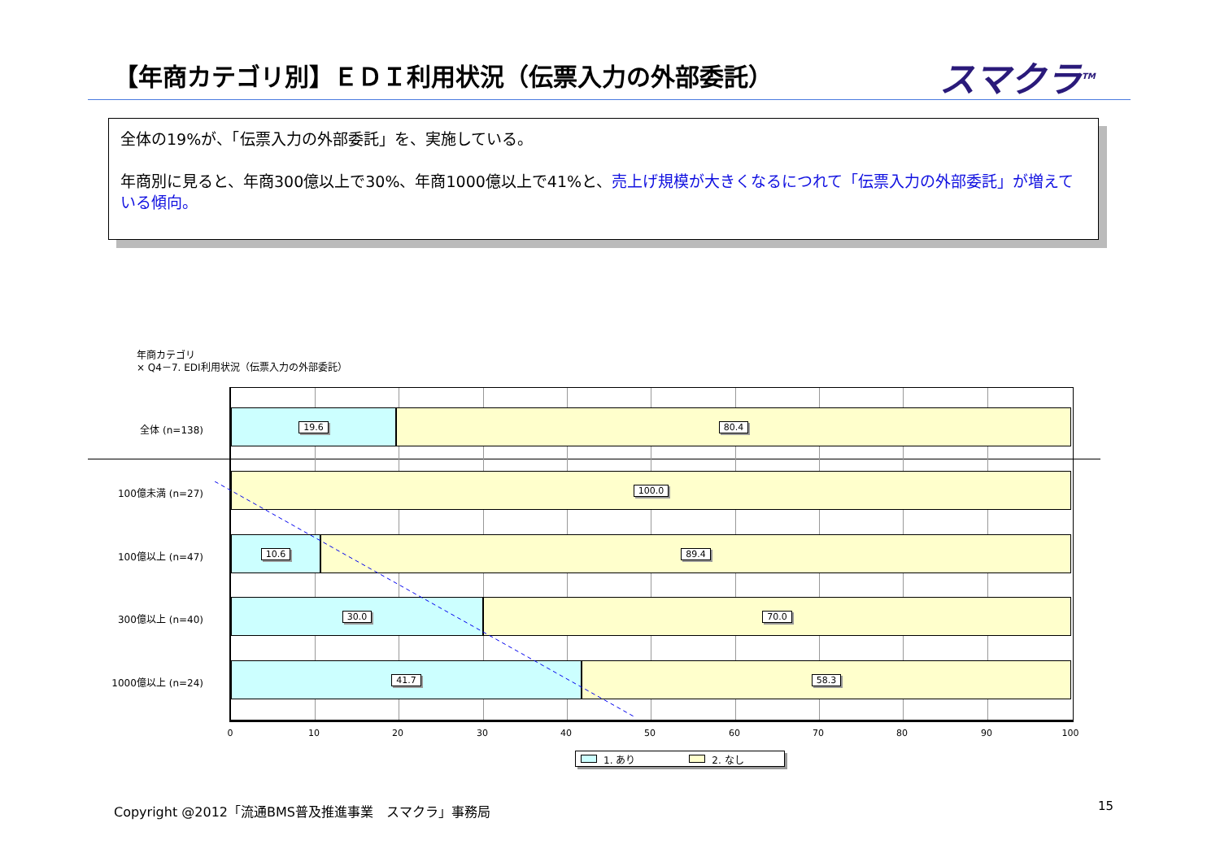【年商カテゴリ別】ＥＤＩ利用状況（伝票入力の外部委託）
スマクラ<sup>TM</sup>
全体の19%が、「伝票入力の外部委託」を、実施している。
年商別に見ると、年商300億以上で30%、年商1000億以上で41%と、売上げ規模が大きくなるにつれて「伝票入力の外部委託」が増えている傾向。
年商カテゴリ
× Q4－7. EDI利用状況（伝票入力の外部委託）
全体 (n=138)
100億未満 (n=27)
100億以上 (n=47)
300億以上 (n=40)
1000億以上 (n=24)
19.6 80.4
100.0
10.6 89.4
30.0 70.0
41.7 58.3
0 10 20 30 40 50 60 70 80 90 100
1. あり 2. なし
Copyright @2012「流通BMS普及推進事業　スマクラ」事務局
15